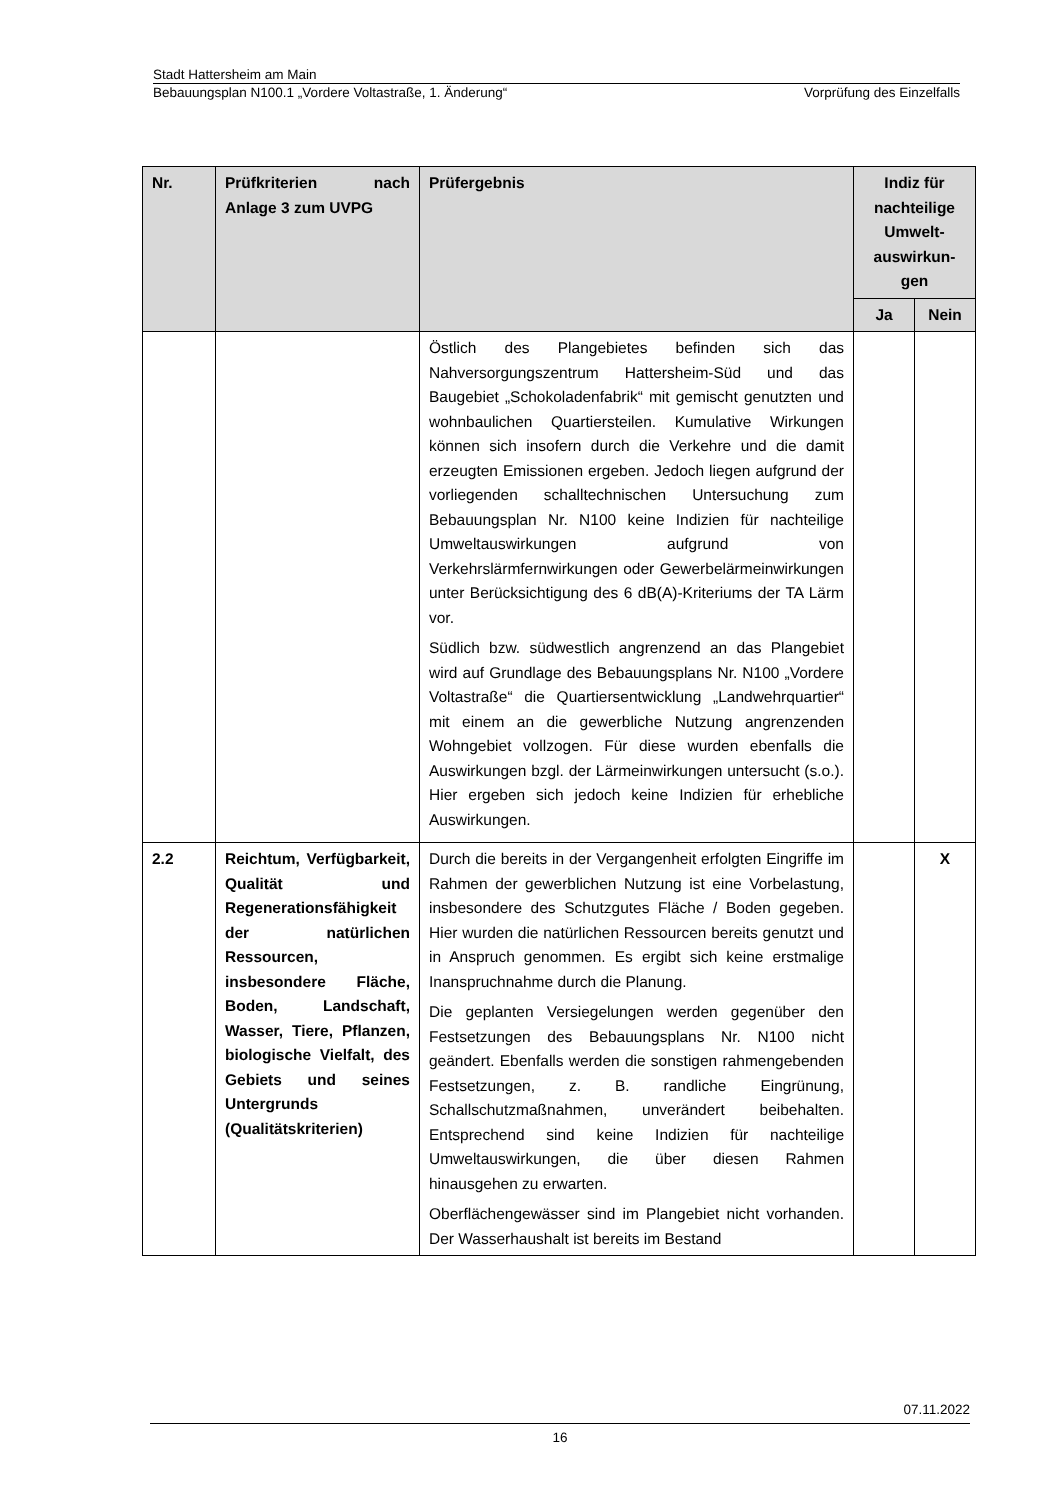Stadt Hattersheim am Main
Bebauungsplan N100.1 „Vordere Voltastraße, 1. Änderung“Vorprüfung des Einzelfalls
| Nr. | Prüfkriterien nach Anlage 3 zum UVPG | Prüfergebnis | Indiz für nachteilige Umwelt-auswirkun-gen | |
| --- | --- | --- | --- | --- |
| | | | Ja | Nein |
| | | Östlich des Plangebietes befinden sich das Nahversorgungszentrum Hattersheim-Süd und das Baugebiet „Schokoladenfabrik“ mit gemischt genutzten und wohnbaulichen Quartiersteilen. Kumulative Wirkungen können sich insofern durch die Verkehre und die damit erzeugten Emissionen ergeben. Jedoch liegen aufgrund der vorliegenden schalltechnischen Untersuchung zum Bebauungsplan Nr. N100 keine Indizien für nachteilige Umweltauswirkungen aufgrund von Verkehrslärmfernwirkungen oder Gewerbelärmeinwirkungen unter Berücksichtigung des 6 dB(A)-Kriteriums der TA Lärm vor. Südlich bzw. südwestlich angrenzend an das Plangebiet wird auf Grundlage des Bebauungsplans Nr. N100 „Vordere Voltastraße“ die Quartiersentwicklung „Landwehrquartier“ mit einem an die gewerbliche Nutzung angrenzenden Wohngebiet vollzogen. Für diese wurden ebenfalls die Auswirkungen bzgl. der Lärmeinwirkungen untersucht (s.o.). Hier ergeben sich jedoch keine Indizien für erhebliche Auswirkungen. | | |
| 2.2 | Reichtum, Verfügbarkeit, Qualität und Regenerationsfähigkeit der natürlichen Ressourcen, insbesondere Fläche, Boden, Landschaft, Wasser, Tiere, Pflanzen, biologische Vielfalt, des Gebiets und seines Untergrunds (Qualitätskriterien) | Durch die bereits in der Vergangenheit erfolgten Eingriffe im Rahmen der gewerblichen Nutzung ist eine Vorbelastung, insbesondere des Schutzgutes Fläche / Boden gegeben. Hier wurden die natürlichen Ressourcen bereits genutzt und in Anspruch genommen. Es ergibt sich keine erstmalige Inanspruchnahme durch die Planung. Die geplanten Versiegelungen werden gegenüber den Festsetzungen des Bebauungsplans Nr. N100 nicht geändert. Ebenfalls werden die sonstigen rahmengebenden Festsetzungen, z. B. randliche Eingrünung, Schallschutzmaßnahmen, unverändert beibehalten. Entsprechend sind keine Indizien für nachteilige Umweltauswirkungen, die über diesen Rahmen hinausgehen zu erwarten. Oberflächengewässer sind im Plangebiet nicht vorhanden. Der Wasserhaushalt ist bereits im Bestand | | X |
07.11.2022
16